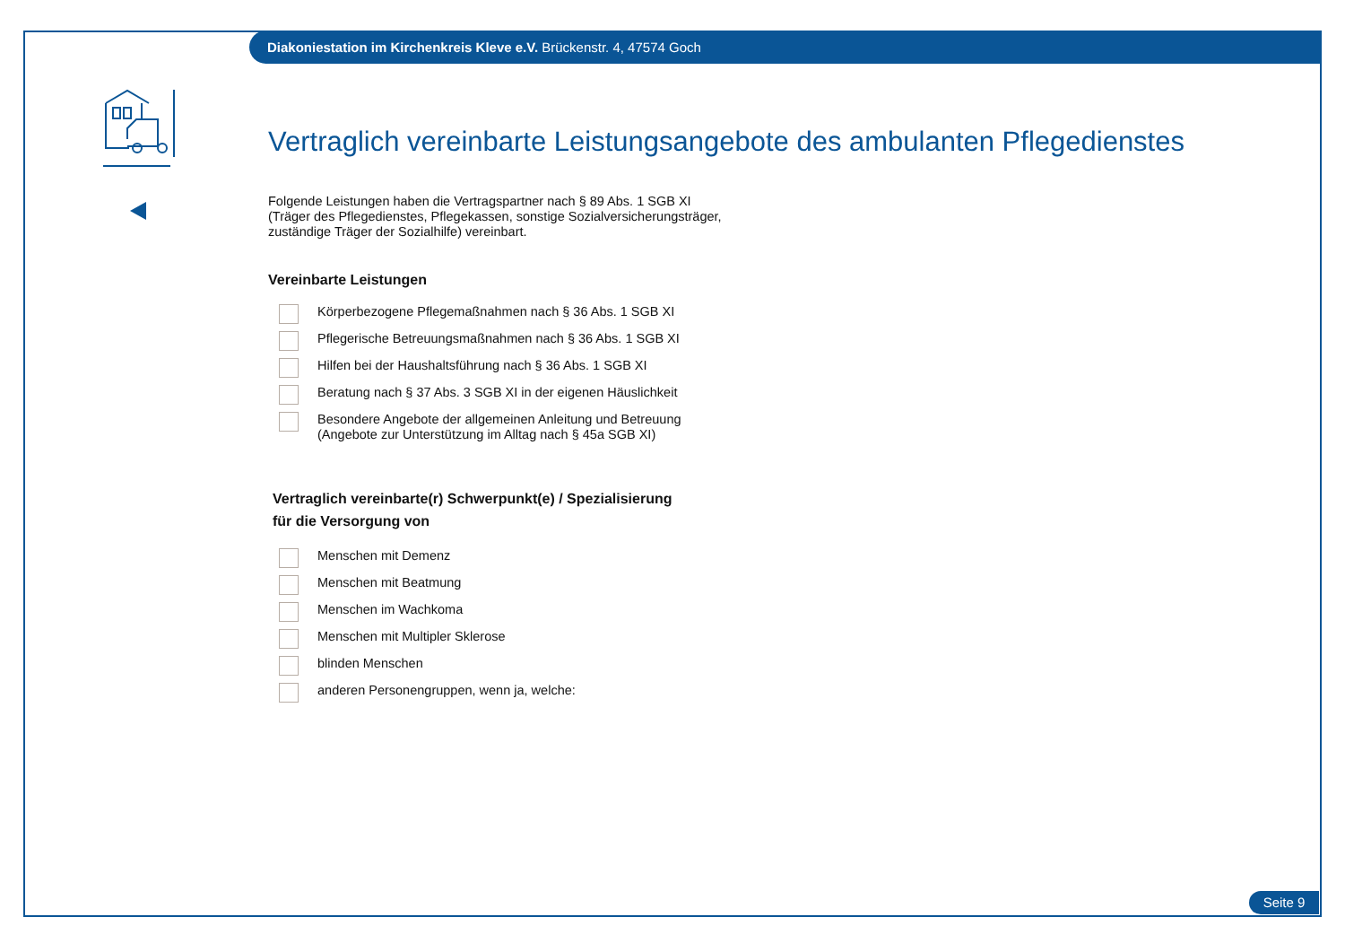Diakoniestation im Kirchenkreis Kleve e.V. Brückenstr. 4, 47574 Goch
Vertraglich vereinbarte Leistungsangebote des ambulanten Pflegedienstes
Folgende Leistungen haben die Vertragspartner nach § 89 Abs. 1 SGB XI
(Träger des Pflegedienstes, Pflegekassen, sonstige Sozialversicherungsträger,
zuständige Träger der Sozialhilfe) vereinbart.
Vereinbarte Leistungen
Körperbezogene Pflegemaßnahmen nach § 36 Abs. 1 SGB XI
Pflegerische Betreuungsmaßnahmen nach § 36 Abs. 1 SGB XI
Hilfen bei der Haushaltsführung nach § 36 Abs. 1 SGB XI
Beratung nach § 37 Abs. 3 SGB XI in der eigenen Häuslichkeit
Besondere Angebote der allgemeinen Anleitung und Betreuung
(Angebote zur Unterstützung im Alltag nach § 45a SGB XI)
Vertraglich vereinbarte(r) Schwerpunkt(e) / Spezialisierung
für die Versorgung von
Menschen mit Demenz
Menschen mit Beatmung
Menschen im Wachkoma
Menschen mit Multipler Sklerose
blinden Menschen
anderen Personengruppen, wenn ja, welche:
Seite 9